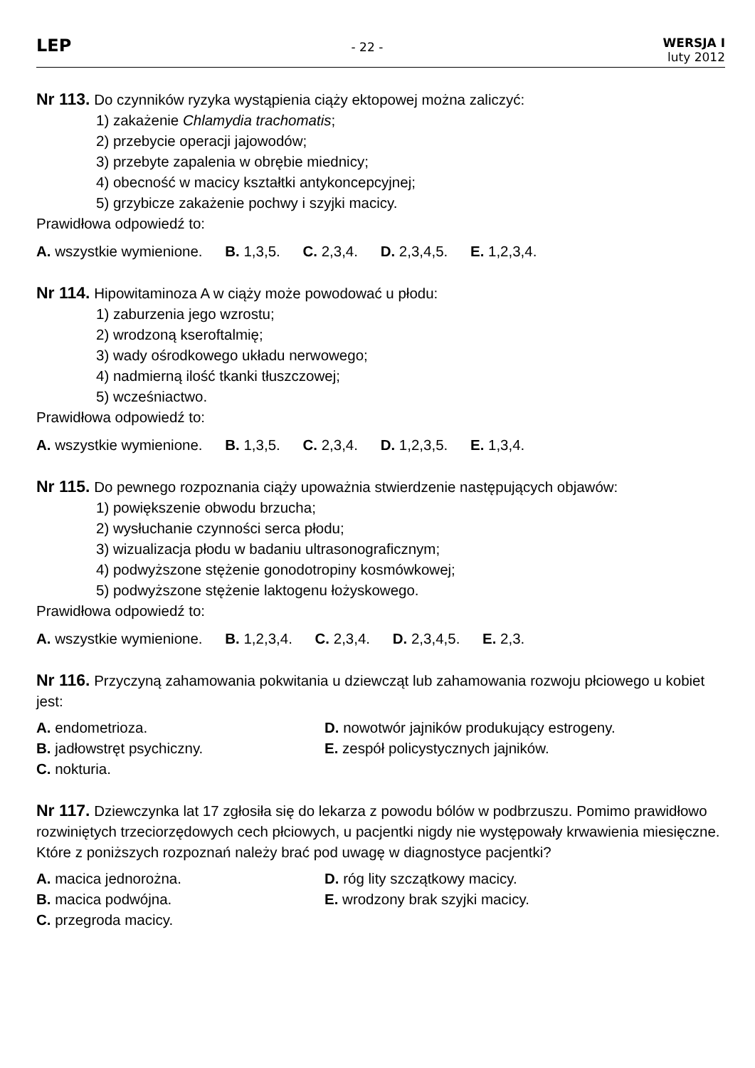LEP
- 22 -
WERSJA I
luty 2012
Nr 113. Do czynników ryzyka wystąpienia ciąży ektopowej można zaliczyć:
1) zakażenie Chlamydia trachomatis;
2) przebycie operacji jajowodów;
3) przebyte zapalenia w obrębie miednicy;
4) obecność w macicy kształtki antykoncepcyjnej;
5) grzybicze zakażenie pochwy i szyjki macicy.
Prawidłowa odpowiedź to:
A. wszystkie wymienione. B. 1,3,5. C. 2,3,4. D. 2,3,4,5. E. 1,2,3,4.
Nr 114. Hipowitaminoza A w ciąży może powodować u płodu:
1) zaburzenia jego wzrostu;
2) wrodzoną kseroftalmię;
3) wady ośrodkowego układu nerwowego;
4) nadmierną ilość tkanki tłuszczowej;
5) wcześniactwo.
Prawidłowa odpowiedź to:
A. wszystkie wymienione. B. 1,3,5. C. 2,3,4. D. 1,2,3,5. E. 1,3,4.
Nr 115. Do pewnego rozpoznania ciąży upoważnia stwierdzenie następujących objawów:
1) powiększenie obwodu brzucha;
2) wysłuchanie czynności serca płodu;
3) wizualizacja płodu w badaniu ultrasonograficznym;
4) podwyższone stężenie gonodotropiny kosmówkowej;
5) podwyższone stężenie laktogenu łożyskowego.
Prawidłowa odpowiedź to:
A. wszystkie wymienione. B. 1,2,3,4. C. 2,3,4. D. 2,3,4,5. E. 2,3.
Nr 116. Przyczyną zahamowania pokwitania u dziewcząt lub zahamowania rozwoju płciowego u kobiet jest:
A. endometrioza.
B. jadłowstręt psychiczny.
C. nokturia.
D. nowotwór jajników produkujący estrogeny.
E. zespół policystycznych jajników.
Nr 117. Dziewczynka lat 17 zgłosiła się do lekarza z powodu bólów w podbrzuszu. Pomimo prawidłowo rozwiniętych trzeciorzędowych cech płciowych, u pacjentki nigdy nie występowały krwawienia miesięczne. Które z poniższych rozpoznań należy brać pod uwagę w diagnostyce pacjentki?
A. macica jednorożna.
B. macica podwójna.
C. przegroda macicy.
D. róg lity szczątkowy macicy.
E. wrodzony brak szyjki macicy.